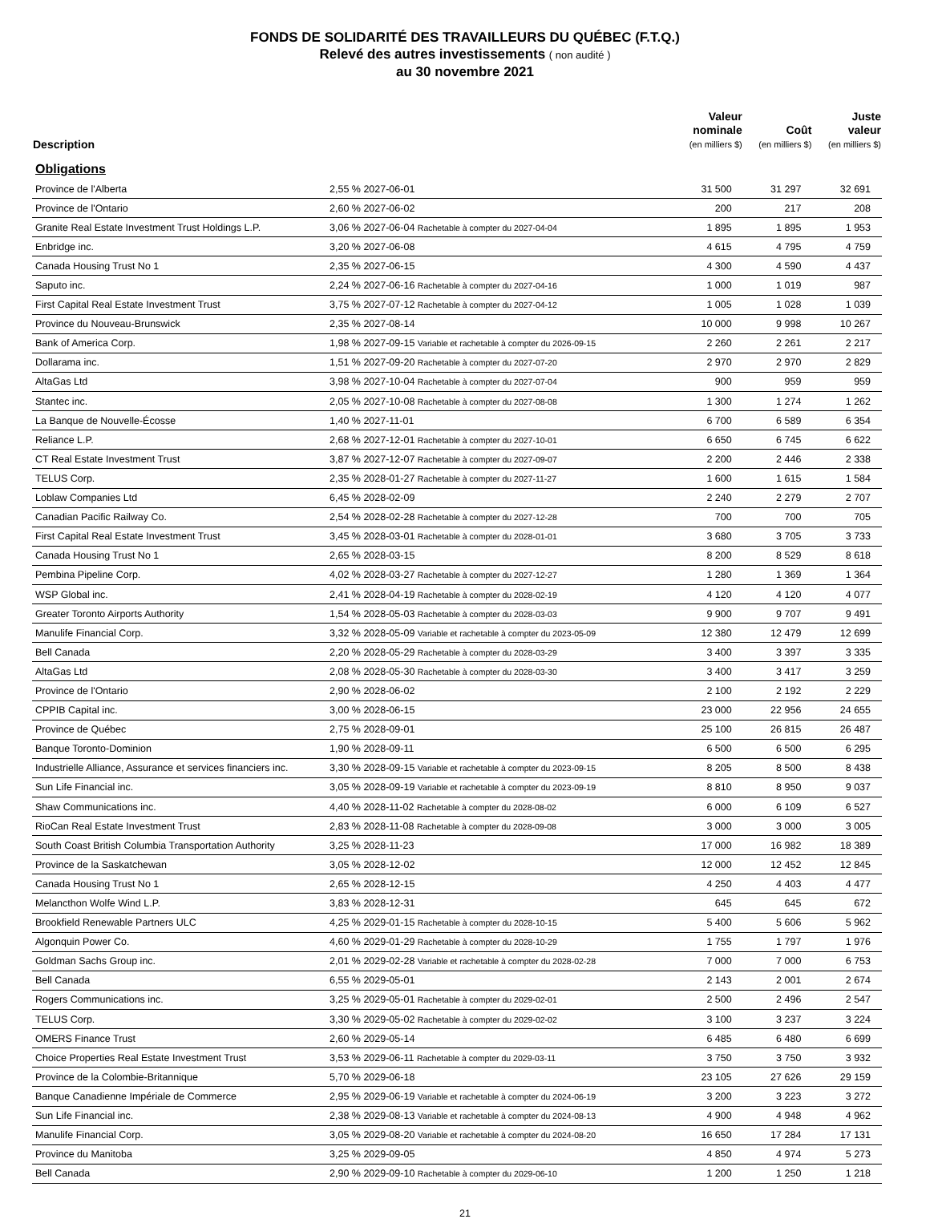FONDS DE SOLIDARITÉ DES TRAVAILLEURS DU QUÉBEC (F.T.Q.)
Relevé des autres investissements ( non audité )
au 30 novembre 2021
| Description | | Valeur nominale (en milliers $) | Coût (en milliers $) | Juste valeur (en milliers $) |
| --- | --- | --- | --- | --- |
| Obligations | | | | |
| Province de l'Alberta | 2,55 % 2027-06-01 | 31 500 | 31 297 | 32 691 |
| Province de l'Ontario | 2,60 % 2027-06-02 | 200 | 217 | 208 |
| Granite Real Estate Investment Trust Holdings L.P. | 3,06 % 2027-06-04 Rachetable à compter du 2027-04-04 | 1 895 | 1 895 | 1 953 |
| Enbridge inc. | 3,20 % 2027-06-08 | 4 615 | 4 795 | 4 759 |
| Canada Housing Trust No 1 | 2,35 % 2027-06-15 | 4 300 | 4 590 | 4 437 |
| Saputo inc. | 2,24 % 2027-06-16 Rachetable à compter du 2027-04-16 | 1 000 | 1 019 | 987 |
| First Capital Real Estate Investment Trust | 3,75 % 2027-07-12 Rachetable à compter du 2027-04-12 | 1 005 | 1 028 | 1 039 |
| Province du Nouveau-Brunswick | 2,35 % 2027-08-14 | 10 000 | 9 998 | 10 267 |
| Bank of America Corp. | 1,98 % 2027-09-15 Variable et rachetable à compter du 2026-09-15 | 2 260 | 2 261 | 2 217 |
| Dollarama inc. | 1,51 % 2027-09-20 Rachetable à compter du 2027-07-20 | 2 970 | 2 970 | 2 829 |
| AltaGas Ltd | 3,98 % 2027-10-04 Rachetable à compter du 2027-07-04 | 900 | 959 | 959 |
| Stantec inc. | 2,05 % 2027-10-08 Rachetable à compter du 2027-08-08 | 1 300 | 1 274 | 1 262 |
| La Banque de Nouvelle-Écosse | 1,40 % 2027-11-01 | 6 700 | 6 589 | 6 354 |
| Reliance L.P. | 2,68 % 2027-12-01 Rachetable à compter du 2027-10-01 | 6 650 | 6 745 | 6 622 |
| CT Real Estate Investment Trust | 3,87 % 2027-12-07 Rachetable à compter du 2027-09-07 | 2 200 | 2 446 | 2 338 |
| TELUS Corp. | 2,35 % 2028-01-27 Rachetable à compter du 2027-11-27 | 1 600 | 1 615 | 1 584 |
| Loblaw Companies Ltd | 6,45 % 2028-02-09 | 2 240 | 2 279 | 2 707 |
| Canadian Pacific Railway Co. | 2,54 % 2028-02-28 Rachetable à compter du 2027-12-28 | 700 | 700 | 705 |
| First Capital Real Estate Investment Trust | 3,45 % 2028-03-01 Rachetable à compter du 2028-01-01 | 3 680 | 3 705 | 3 733 |
| Canada Housing Trust No 1 | 2,65 % 2028-03-15 | 8 200 | 8 529 | 8 618 |
| Pembina Pipeline Corp. | 4,02 % 2028-03-27 Rachetable à compter du 2027-12-27 | 1 280 | 1 369 | 1 364 |
| WSP Global inc. | 2,41 % 2028-04-19 Rachetable à compter du 2028-02-19 | 4 120 | 4 120 | 4 077 |
| Greater Toronto Airports Authority | 1,54 % 2028-05-03 Rachetable à compter du 2028-03-03 | 9 900 | 9 707 | 9 491 |
| Manulife Financial Corp. | 3,32 % 2028-05-09 Variable et rachetable à compter du 2023-05-09 | 12 380 | 12 479 | 12 699 |
| Bell Canada | 2,20 % 2028-05-29 Rachetable à compter du 2028-03-29 | 3 400 | 3 397 | 3 335 |
| AltaGas Ltd | 2,08 % 2028-05-30 Rachetable à compter du 2028-03-30 | 3 400 | 3 417 | 3 259 |
| Province de l'Ontario | 2,90 % 2028-06-02 | 2 100 | 2 192 | 2 229 |
| CPPIB Capital inc. | 3,00 % 2028-06-15 | 23 000 | 22 956 | 24 655 |
| Province de Québec | 2,75 % 2028-09-01 | 25 100 | 26 815 | 26 487 |
| Banque Toronto-Dominion | 1,90 % 2028-09-11 | 6 500 | 6 500 | 6 295 |
| Industrielle Alliance, Assurance et services financiers inc. | 3,30 % 2028-09-15 Variable et rachetable à compter du 2023-09-15 | 8 205 | 8 500 | 8 438 |
| Sun Life Financial inc. | 3,05 % 2028-09-19 Variable et rachetable à compter du 2023-09-19 | 8 810 | 8 950 | 9 037 |
| Shaw Communications inc. | 4,40 % 2028-11-02 Rachetable à compter du 2028-08-02 | 6 000 | 6 109 | 6 527 |
| RioCan Real Estate Investment Trust | 2,83 % 2028-11-08 Rachetable à compter du 2028-09-08 | 3 000 | 3 000 | 3 005 |
| South Coast British Columbia Transportation Authority | 3,25 % 2028-11-23 | 17 000 | 16 982 | 18 389 |
| Province de la Saskatchewan | 3,05 % 2028-12-02 | 12 000 | 12 452 | 12 845 |
| Canada Housing Trust No 1 | 2,65 % 2028-12-15 | 4 250 | 4 403 | 4 477 |
| Melancthon Wolfe Wind L.P. | 3,83 % 2028-12-31 | 645 | 645 | 672 |
| Brookfield Renewable Partners ULC | 4,25 % 2029-01-15 Rachetable à compter du 2028-10-15 | 5 400 | 5 606 | 5 962 |
| Algonquin Power Co. | 4,60 % 2029-01-29 Rachetable à compter du 2028-10-29 | 1 755 | 1 797 | 1 976 |
| Goldman Sachs Group inc. | 2,01 % 2029-02-28 Variable et rachetable à compter du 2028-02-28 | 7 000 | 7 000 | 6 753 |
| Bell Canada | 6,55 % 2029-05-01 | 2 143 | 2 001 | 2 674 |
| Rogers Communications inc. | 3,25 % 2029-05-01 Rachetable à compter du 2029-02-01 | 2 500 | 2 496 | 2 547 |
| TELUS Corp. | 3,30 % 2029-05-02 Rachetable à compter du 2029-02-02 | 3 100 | 3 237 | 3 224 |
| OMERS Finance Trust | 2,60 % 2029-05-14 | 6 485 | 6 480 | 6 699 |
| Choice Properties Real Estate Investment Trust | 3,53 % 2029-06-11 Rachetable à compter du 2029-03-11 | 3 750 | 3 750 | 3 932 |
| Province de la Colombie-Britannique | 5,70 % 2029-06-18 | 23 105 | 27 626 | 29 159 |
| Banque Canadienne Impériale de Commerce | 2,95 % 2029-06-19 Variable et rachetable à compter du 2024-06-19 | 3 200 | 3 223 | 3 272 |
| Sun Life Financial inc. | 2,38 % 2029-08-13 Variable et rachetable à compter du 2024-08-13 | 4 900 | 4 948 | 4 962 |
| Manulife Financial Corp. | 3,05 % 2029-08-20 Variable et rachetable à compter du 2024-08-20 | 16 650 | 17 284 | 17 131 |
| Province du Manitoba | 3,25 % 2029-09-05 | 4 850 | 4 974 | 5 273 |
| Bell Canada | 2,90 % 2029-09-10 Rachetable à compter du 2029-06-10 | 1 200 | 1 250 | 1 218 |
21